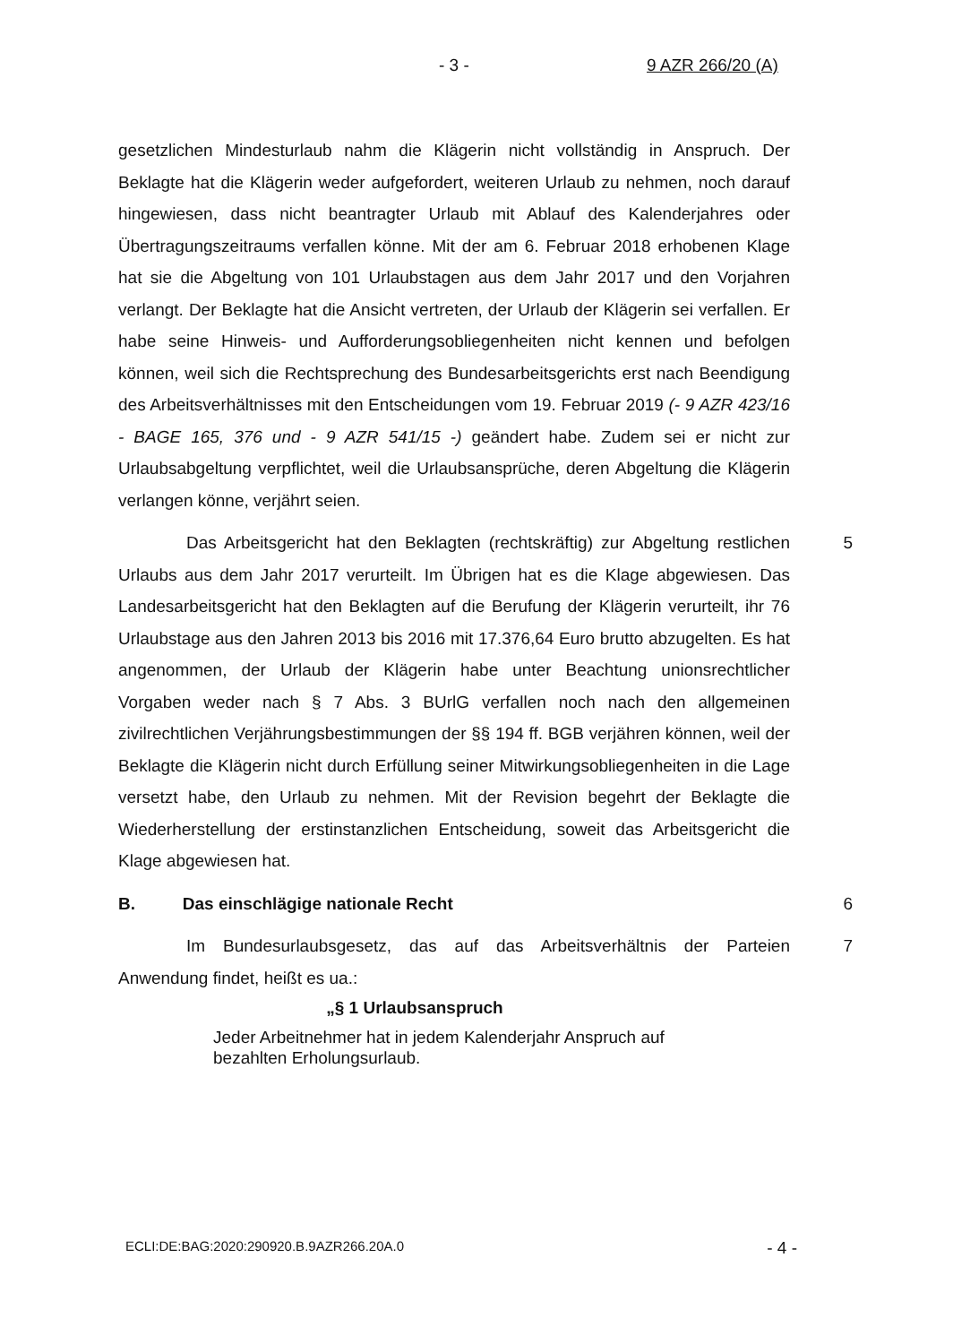- 3 - 9 AZR 266/20 (A)
gesetzlichen Mindesturlaub nahm die Klägerin nicht vollständig in Anspruch. Der Beklagte hat die Klägerin weder aufgefordert, weiteren Urlaub zu nehmen, noch darauf hingewiesen, dass nicht beantragter Urlaub mit Ablauf des Kalenderjahres oder Übertragungszeitraums verfallen könne. Mit der am 6. Februar 2018 erhobenen Klage hat sie die Abgeltung von 101 Urlaubstagen aus dem Jahr 2017 und den Vorjahren verlangt. Der Beklagte hat die Ansicht vertreten, der Urlaub der Klägerin sei verfallen. Er habe seine Hinweis- und Aufforderungsobliegenheiten nicht kennen und befolgen können, weil sich die Rechtsprechung des Bundesarbeitsgerichts erst nach Beendigung des Arbeitsverhältnisses mit den Entscheidungen vom 19. Februar 2019 (- 9 AZR 423/16 - BAGE 165, 376 und - 9 AZR 541/15 -) geändert habe. Zudem sei er nicht zur Urlaubsabgeltung verpflichtet, weil die Urlaubsansprüche, deren Abgeltung die Klägerin verlangen könne, verjährt seien.
Das Arbeitsgericht hat den Beklagten (rechtskräftig) zur Abgeltung restlichen Urlaubs aus dem Jahr 2017 verurteilt. Im Übrigen hat es die Klage abgewiesen. Das Landesarbeitsgericht hat den Beklagten auf die Berufung der Klägerin verurteilt, ihr 76 Urlaubstage aus den Jahren 2013 bis 2016 mit 17.376,64 Euro brutto abzugelten. Es hat angenommen, der Urlaub der Klägerin habe unter Beachtung unionsrechtlicher Vorgaben weder nach § 7 Abs. 3 BUrlG verfallen noch nach den allgemeinen zivilrechtlichen Verjährungsbestimmungen der §§ 194 ff. BGB verjähren können, weil der Beklagte die Klägerin nicht durch Erfüllung seiner Mitwirkungsobliegenheiten in die Lage versetzt habe, den Urlaub zu nehmen. Mit der Revision begehrt der Beklagte die Wiederherstellung der erstinstanzlichen Entscheidung, soweit das Arbeitsgericht die Klage abgewiesen hat.
5
B. Das einschlägige nationale Recht 6
Im Bundesurlaubsgesetz, das auf das Arbeitsverhältnis der Parteien Anwendung findet, heißt es ua.:
7
„§ 1 Urlaubsanspruch
Jeder Arbeitnehmer hat in jedem Kalenderjahr Anspruch auf bezahlten Erholungsurlaub.
ECLI:DE:BAG:2020:290920.B.9AZR266.20A.0 - 4 -